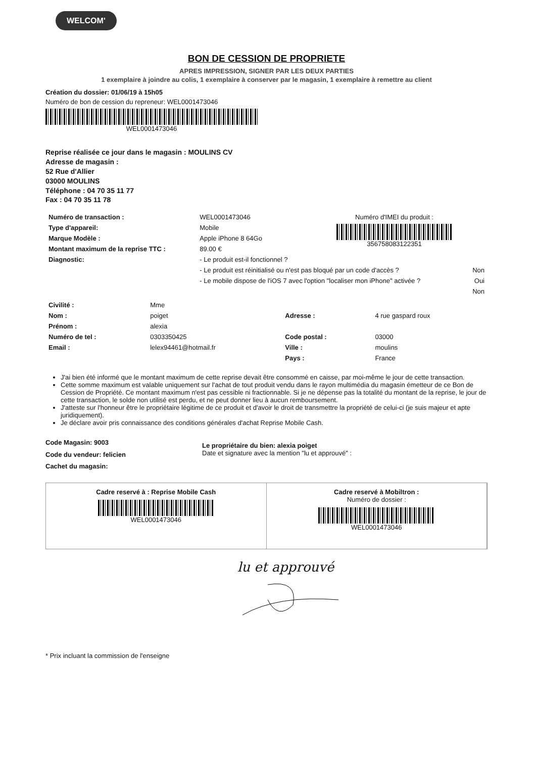WELCOM'
BON DE CESSION DE PROPRIETE
APRES IMPRESSION, SIGNER PAR LES DEUX PARTIES
1 exemplaire à joindre au colis, 1 exemplaire à conserver par le magasin, 1 exemplaire à remettre au client
Création du dossier: 01/06/19 à 15h05
Numéro de bon de cession du repreneur: WEL0001473046
WEL0001473046
Reprise réalisée ce jour dans le magasin : MOULINS CV
Adresse de magasin :
52 Rue d'Allier
03000 MOULINS
Téléphone : 04 70 35 11 77
Fax : 04 70 35 11 78
| Numéro de transaction : | WEL0001473046 | Numéro d'IMEI du produit : 356758083122351 |
| Type d'appareil: | Mobile | |
| Marque Modèle : | Apple iPhone 8 64Go | |
| Montant maximum de la reprise TTC : | 89.00 € | |
| Diagnostic: | - Le produit est-il fonctionnel ? | |
| | - Le produit est réinitialisé ou n'est pas bloqué par un code d'accès ? Non | |
| | - Le mobile dispose de l'iOS 7 avec l'option "localiser mon iPhone" activée ? Oui | |
| | Non | |
| Civilité : | Mme | | |
| Nom : | poiget | Adresse : | 4 rue gaspard roux |
| Prénom : | alexia | | |
| Numéro de tel : | 0303350425 | Code postal : | 03000 |
| Email : | lelex94461@hotmail.fr | Ville : | moulins |
| | | Pays : | France |
J'ai bien été informé que le montant maximum de cette reprise devait être consommé en caisse, par moi-même le jour de cette transaction.
Cette somme maximum est valable uniquement sur l'achat de tout produit vendu dans le rayon multimédia du magasin émetteur de ce Bon de Cession de Propriété. Ce montant maximum n'est pas cessible ni fractionnable. Si je ne dépense pas la totalité du montant de la reprise, le jour de cette transaction, le solde non utilisé est perdu, et ne peut donner lieu à aucun remboursement.
J'atteste sur l'honneur être le propriétaire légitime de ce produit et d'avoir le droit de transmettre la propriété de celui-ci (je suis majeur et apte juridiquement).
Je déclare avoir pris connaissance des conditions générales d'achat Reprise Mobile Cash.
Code Magasin: 9003
Code du vendeur: felicien
Cachet du magasin:
Le propriétaire du bien: alexia poiget
Date et signature avec la mention "lu et approuvé" :
Cadre reservé à : Reprise Mobile Cash
WEL0001473046
Cadre reservé à Mobiltron :
Numéro de dossier :
WEL0001473046
lu et approuvé
* Prix incluant la commission de l'enseigne